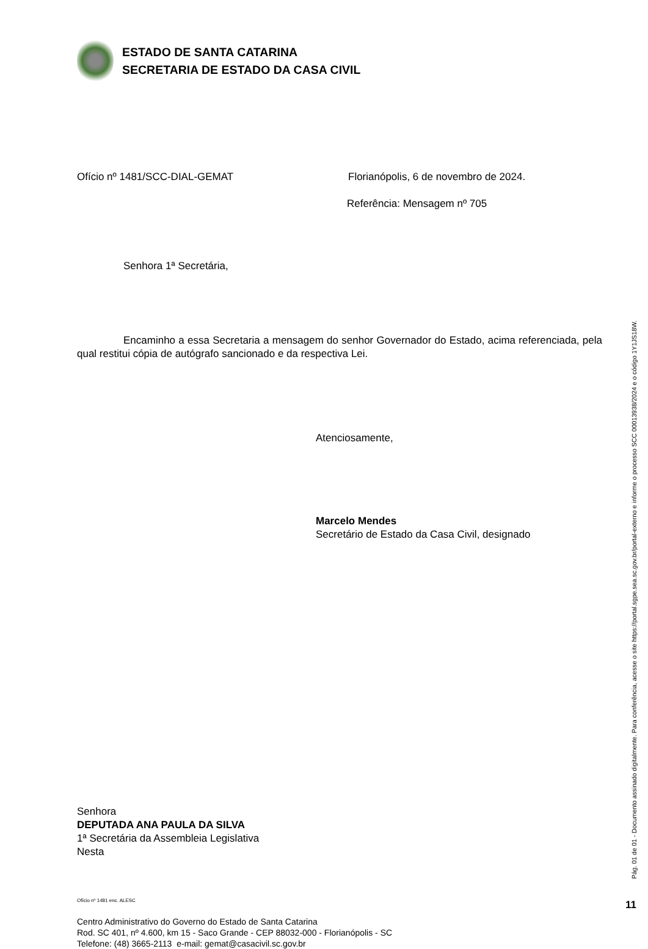ESTADO DE SANTA CATARINA
SECRETARIA DE ESTADO DA CASA CIVIL
Ofício nº 1481/SCC-DIAL-GEMAT Florianópolis, 6 de novembro de 2024.
Referência: Mensagem nº 705
Senhora 1ª Secretária,
Encaminho a essa Secretaria a mensagem do senhor Governador do Estado, acima referenciada, pela qual restitui cópia de autógrafo sancionado e da respectiva Lei.
Atenciosamente,
Marcelo Mendes
Secretário de Estado da Casa Civil, designado
Senhora
DEPUTADA ANA PAULA DA SILVA
1ª Secretária da Assembleia Legislativa
Nesta
Ofício nº 1481 enc. ALESC
Centro Administrativo do Governo do Estado de Santa Catarina
Rod. SC 401, nº 4.600, km 15 - Saco Grande - CEP 88032-000 - Florianópolis - SC
Telefone: (48) 3665-2113 e-mail: gemat@casacivil.sc.gov.br
Pág. 01 de 01 - Documento assinado digitalmente. Para conferência, acesse o site https://portal.sgpe.sea.sc.gov.br/portal-externo e informe o processo SCC 00013938/2024 e o código 1Y1JS18W.
11